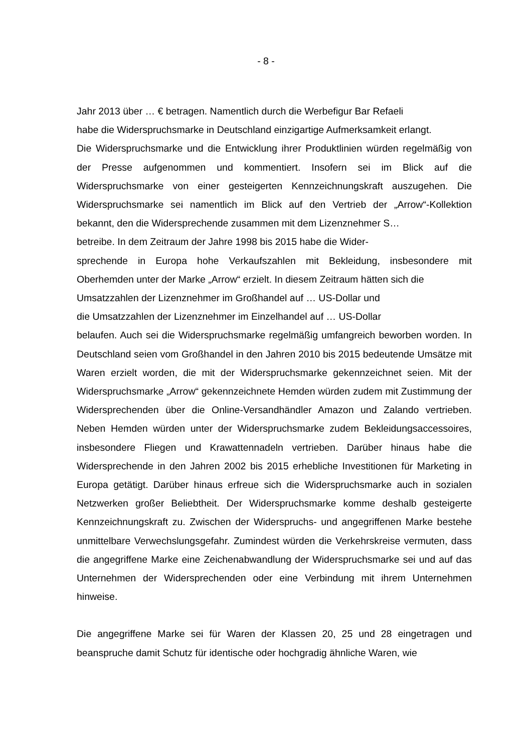- 8 -
Jahr 2013 über … € betragen. Namentlich durch die Werbefigur Bar Refaeli
habe die Widerspruchsmarke in Deutschland einzigartige Aufmerksamkeit erlangt.
Die Widerspruchsmarke und die Entwicklung ihrer Produktlinien würden regelmäßig von der Presse aufgenommen und kommentiert. Insofern sei im Blick auf die Widerspruchsmarke von einer gesteigerten Kennzeichnungskraft auszugehen. Die Widerspruchsmarke sei namentlich im Blick auf den Vertrieb der „Arrow“-Kollektion bekannt, den die Widersprechende zusammen mit dem Lizenznehmer S…
betreibe. In dem Zeitraum der Jahre 1998 bis 2015 habe die Wider-
sprechende in Europa hohe Verkaufszahlen mit Bekleidung, insbesondere mit Oberhemden unter der Marke „Arrow“ erzielt. In diesem Zeitraum hätten sich die
Umsatzzahlen der Lizenznehmer im Großhandel auf … US-Dollar und
die Umsatzzahlen der Lizenznehmer im Einzelhandel auf … US-Dollar
belaufen. Auch sei die Widerspruchsmarke regelmäßig umfangreich beworben worden. In Deutschland seien vom Großhandel in den Jahren 2010 bis 2015 bedeutende Umsätze mit Waren erzielt worden, die mit der Widerspruchsmarke gekennzeichnet seien. Mit der Widerspruchsmarke „Arrow“ gekennzeichnete Hemden würden zudem mit Zustimmung der Widersprechenden über die Online-Versandhändler Amazon und Zalando vertrieben. Neben Hemden würden unter der Widerspruchsmarke zudem Bekleidungsaccessoires, insbesondere Fliegen und Krawattennadeln vertrieben. Darüber hinaus habe die Widersprechende in den Jahren 2002 bis 2015 erhebliche Investitionen für Marketing in Europa getätigt. Darüber hinaus erfreue sich die Widerspruchsmarke auch in sozialen Netzwerken großer Beliebtheit. Der Widerspruchsmarke komme deshalb gesteigerte Kennzeichnungskraft zu. Zwischen der Widerspruchs- und angegriffenen Marke bestehe unmittelbare Verwechslungsgefahr. Zumindest würden die Verkehrskreise vermuten, dass die angegriffene Marke eine Zeichenabwandlung der Widerspruchsmarke sei und auf das Unternehmen der Widersprechenden oder eine Verbindung mit ihrem Unternehmen hinweise.
Die angegriffene Marke sei für Waren der Klassen 20, 25 und 28 eingetragen und beanspruche damit Schutz für identische oder hochgradig ähnliche Waren, wie